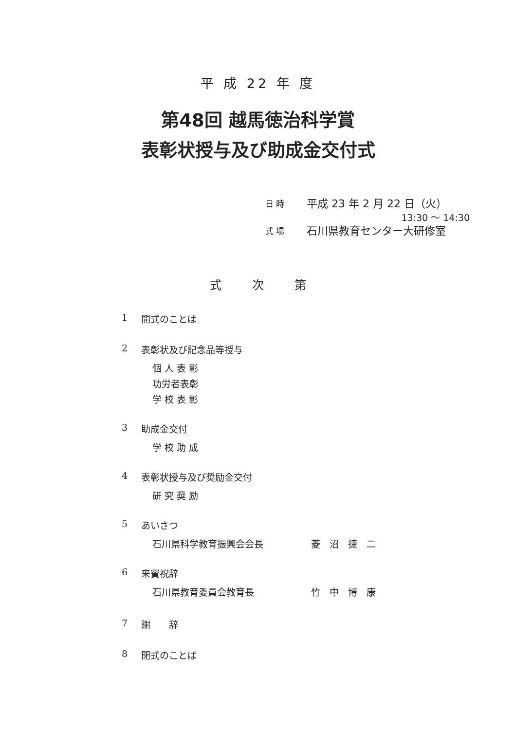平 成 22 年 度
第48回 越馬徳治科学賞
表彰状授与及び助成金交付式
日 時 平成 23 年 2 月 22 日（火）
13:30 ～ 14:30
式 場 石川県教育センター大研修室
式 次 第
1 開式のことば
2 表彰状及び記念品等授与
個 人 表 彰
功労者表彰
学 校 表 彰
3 助成金交付
学 校 助 成
4 表彰状授与及び奨励金交付
研 究 奨 励
5 あいさつ
石川県科学教育振興会会長 菱　沼　捷　二
6 来賓祝辞
石川県教育委員会教育長 竹　中　博　康
7 謝　　辞
8 閉式のことば